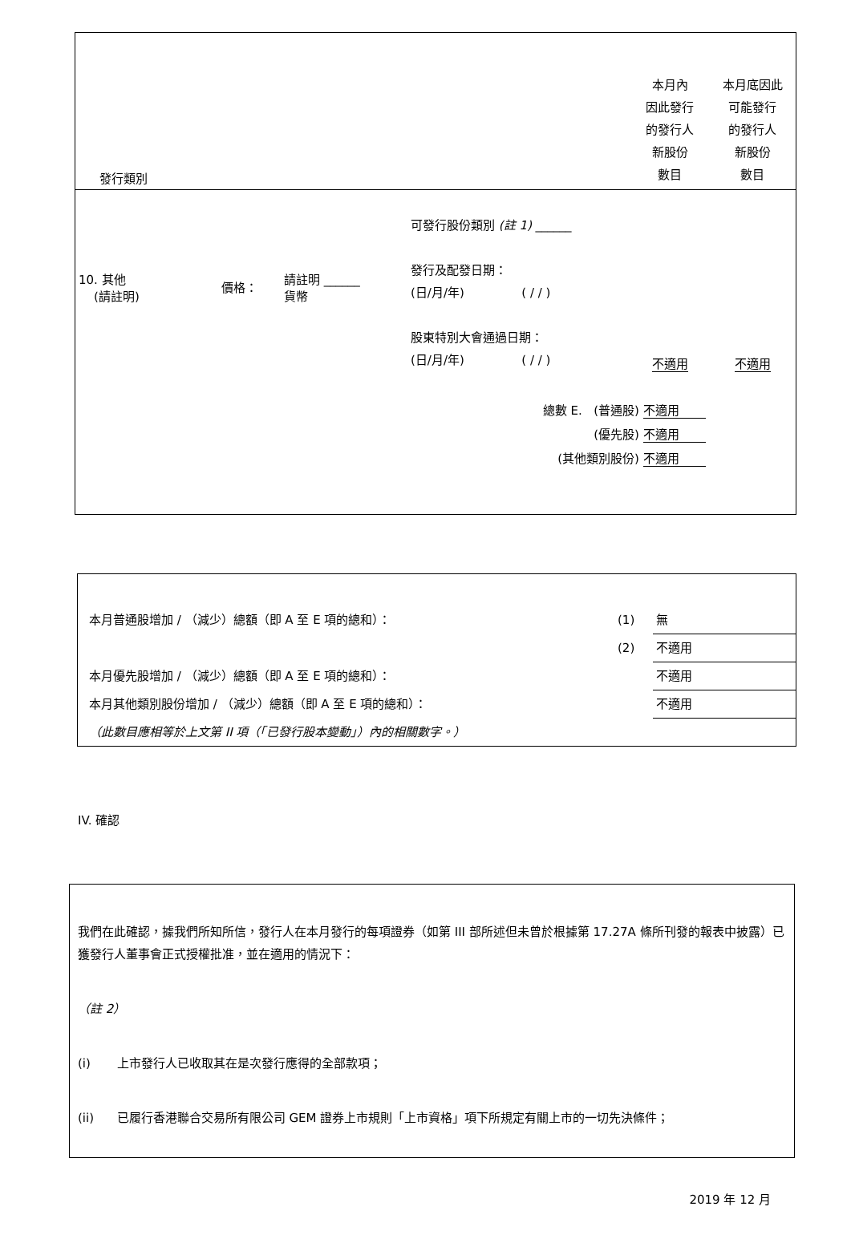| 發行類別 | | | | 本月內 因此發行 的發行人 新股份 數目 | 本月底因此 可能發行 的發行人 新股份 數目 |
| 10. 其他 (請註明) | 價格： | 請註明 ______ 貨幣 | 可發行股份類別 (註 1) ______ 發行及配發日期： (日/月/年) ( / / ) 股東特別大會通過日期： (日/月/年) ( / / ) | 不適用 | 不適用 |
| 總數 E. (普通股) 不適用 (優先股) 不適用 (其他類別股份) 不適用 | | | | | |
| 本月普通股增加 / （減少）總額（即 A 至 E 項的總和）： | (1) | 無 |
| | (2) | 不適用 |
| 本月優先股增加 / （減少）總額（即 A 至 E 項的總和）： | | 不適用 |
| 本月其他類別股份增加 / （減少）總額（即 A 至 E 項的總和）： | | 不適用 |
| （此數目應相等於上文第 II 項（「已發行股本變動」）內的相關數字。） | | |
IV. 確認
我們在此確認，據我們所知所信，發行人在本月發行的每項證券（如第 III 部所述但未曾於根據第 17.27A 條所刊發的報表中披露）已獲發行人董事會正式授權批准，並在適用的情況下：
（註 2）
(i) 上市發行人已收取其在是次發行應得的全部款項；
(ii) 已履行香港聯合交易所有限公司 GEM 證券上市規則「上市資格」項下所規定有關上市的一切先決條件；
2019 年 12 月